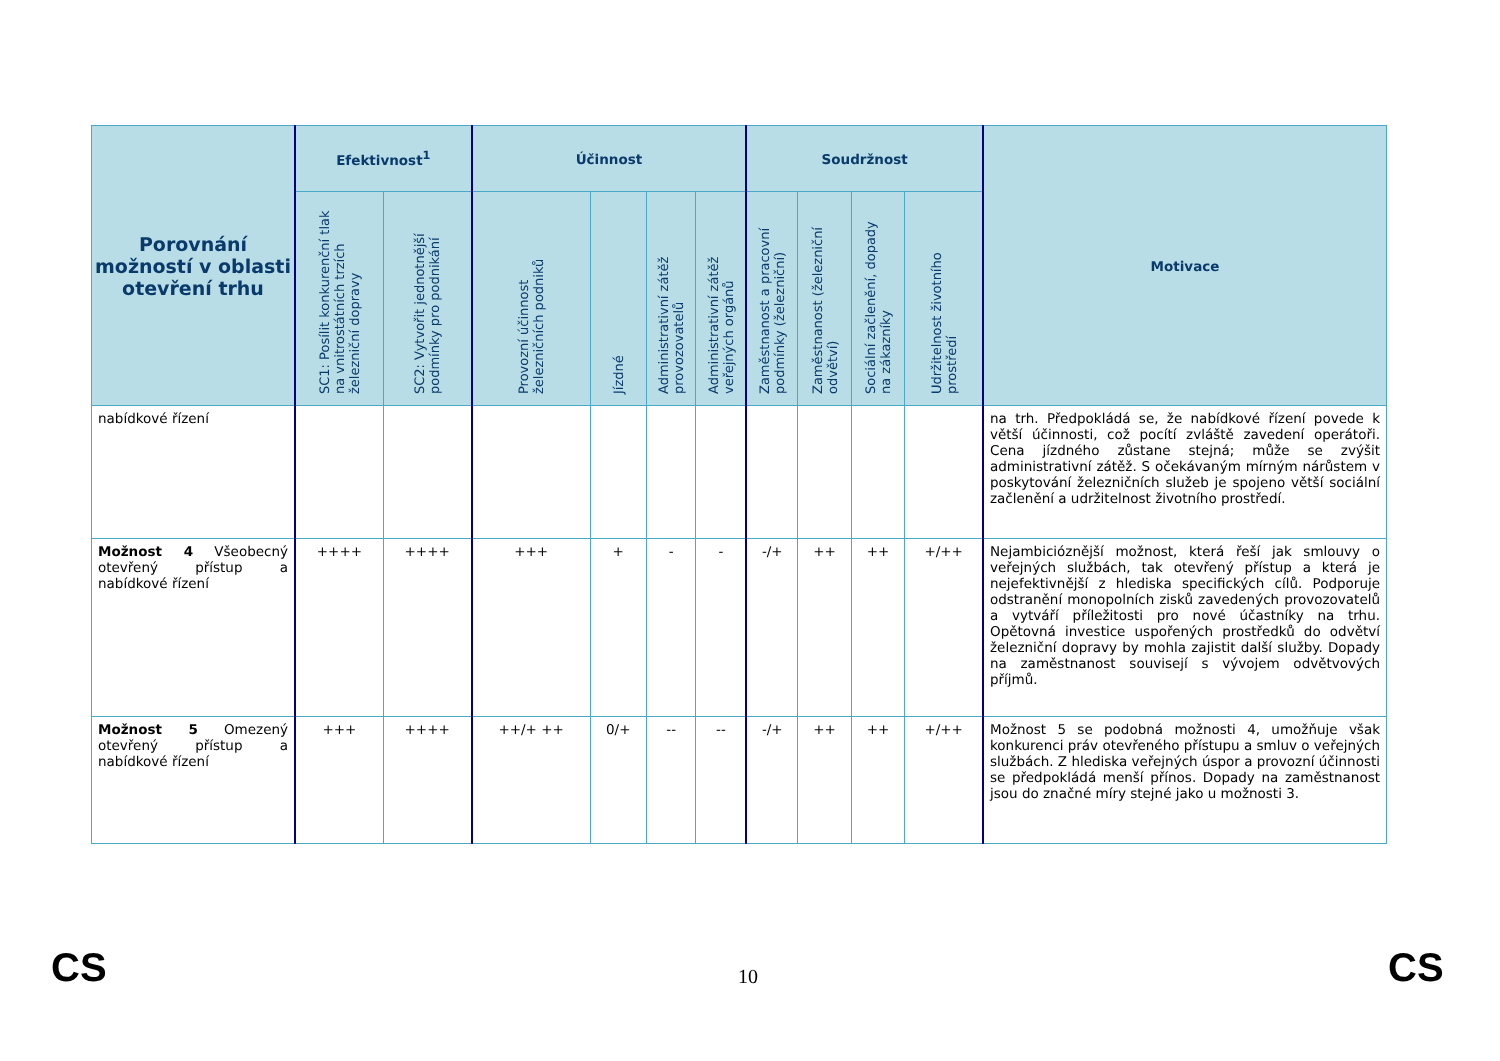| Porovnání možností v oblasti otevření trhu | Efektivnost<sup>1</sup> | | Účinnost | | | | Soudržnost | | | | Motivace |
| --- | --- | --- | --- | --- | --- | --- | --- | --- | --- | --- | --- |
| | SC1: Posílit konkurenční tlak na vnitrostátních trzích železniční dopravy | SC2: Vytvořit jednotnější podmínky pro podnikání | Provozní účinnost železničních podniků | Jízdné | Administrativní zátěž provozovatelů | Administrativní zátěž veřejných orgánů | Zaměstnanost a pracovní podmínky (železniční) | Zaměstnanost (železniční odvětví) | Sociální začlenění, dopady na zákazníky | Udržitelnost životního prostředí | |
| nabídkové řízení | | | | | | | | | | | na trh. Předpokládá se, že nabídkové řízení povede k větší účinnosti, což pocítí zvláště zavedení operátoři. Cena jízdného zůstane stejná; může se zvýšit administrativní zátěž. S očekávaným mírným nárůstem v poskytování železničních služeb je spojeno větší sociální začlenění a udržitelnost životního prostředí. |
| Možnost 4 Všeobecný otevřený přístup a nabídkové řízení | ++++ | ++++ | +++ | + | - | - | -/+ | ++ | ++ | +/++ | Nejambicióznější možnost, která řeší jak smlouvy o veřejných službách, tak otevřený přístup a která je nejefektivnější z hlediska specifických cílů. Podporuje odstranění monopolních zisků zavedených provozovatelů a vytváří příležitosti pro nové účastníky na trhu. Opětovná investice uspořených prostředků do odvětví železniční dopravy by mohla zajistit další služby. Dopady na zaměstnanost souvisejí s vývojem odvětvových příjmů. |
| Možnost 5 Omezený otevřený přístup a nabídkové řízení | +++ | ++++ | ++/+ ++ | 0/+ | -- | -- | -/+ | ++ | ++ | +/++ | Možnost 5 se podobná možnosti 4, umožňuje však konkurenci práv otevřeného přístupu a smluv o veřejných službách. Z hlediska veřejných úspor a provozní účinnosti se předpokládá menší přínos. Dopady na zaměstnanost jsou do značné míry stejné jako u možnosti 3. |
CS 10 CS